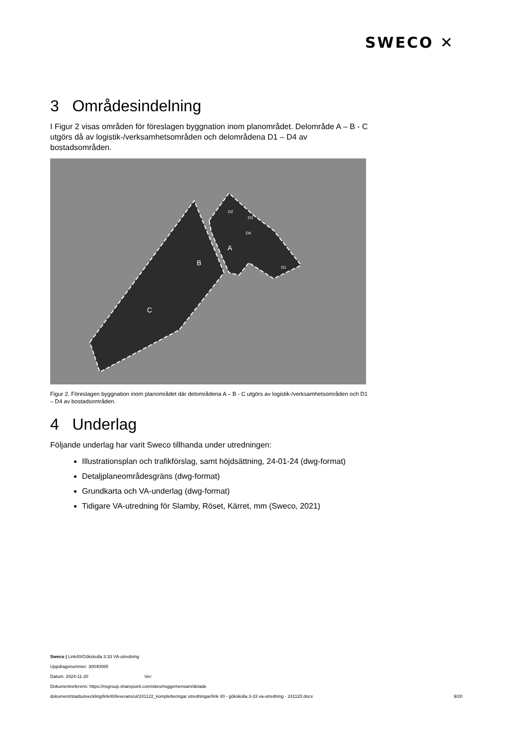SWECO ✕
3 Områdesindelning
I Figur 2 visas områden för föreslagen byggnation inom planområdet. Delområde A – B - C utgörs då av logistik-/verksamhetsområden och delområdena D1 – D4 av bostadsområden.
B
C
A
D2
D3
D4
D1
Figur 2. Föreslagen byggnation inom planområdet där delområdena A – B - C utgörs av logistik-/verksamhetsområden och D1 – D4 av bostadsområden.
4 Underlag
Följande underlag har varit Sweco tillhanda under utredningen:
Illustrationsplan och trafikförslag, samt höjdsättning, 24-01-24 (dwg-format)
Detaljplaneområdesgräns (dwg-format)
Grundkarta och VA-underlag (dwg-format)
Tidigare VA-utredning för Slamby, Röset, Kärret, mm (Sweco, 2021)
Sweco | Link40/Gökskulla 3:33 VA-utredning
Uppdragsnummer: 30040085
Datum: 2024-11-20 Ver:
Dokumentreferens: https://nsgroup.sharepoint.com/sites/nsggemensam/delade
dokument/stadsutveckling/link40/leverans/ut/241122_kompletteringar utredningar/link 40 - gökskulla 3-33 va-utredning - 241120.docx 9/20